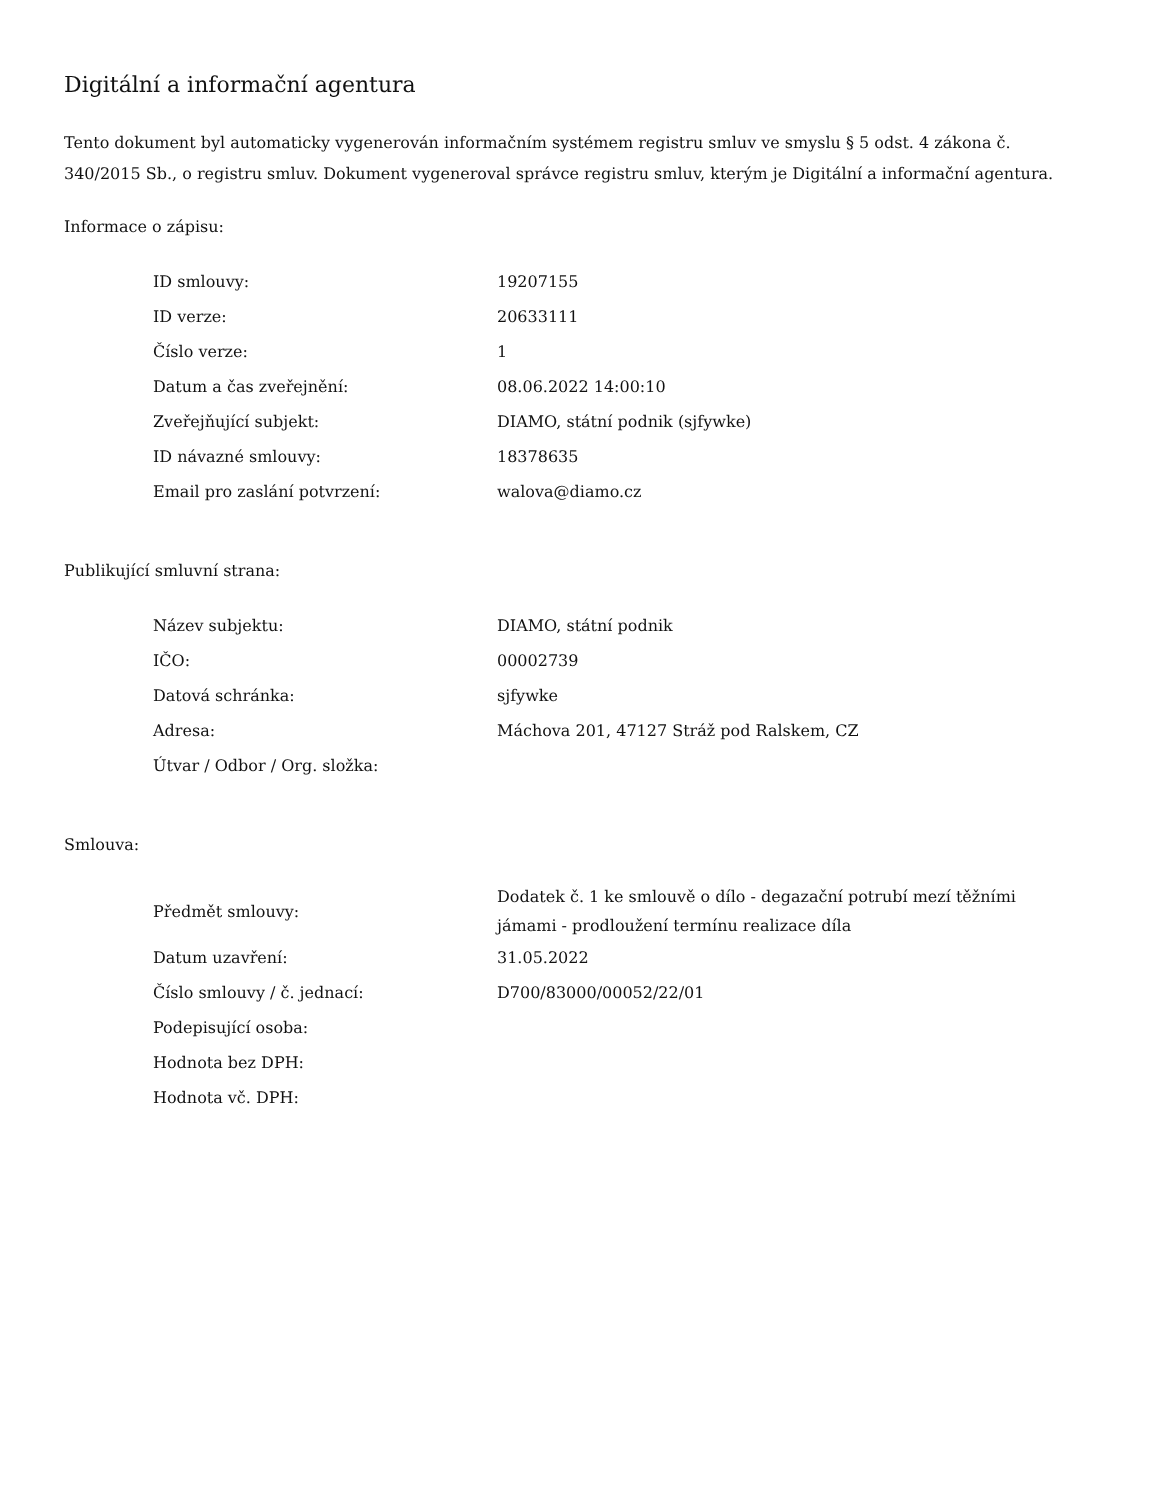Digitální a informační agentura
Tento dokument byl automaticky vygenerován informačním systémem registru smluv ve smyslu § 5 odst. 4 zákona č. 340/2015 Sb., o registru smluv. Dokument vygeneroval správce registru smluv, kterým je Digitální a informační agentura.
Informace o zápisu:
| ID smlouvy: | 19207155 |
| ID verze: | 20633111 |
| Číslo verze: | 1 |
| Datum a čas zveřejnění: | 08.06.2022 14:00:10 |
| Zveřejňující subjekt: | DIAMO, státní podnik (sjfywke) |
| ID návazné smlouvy: | 18378635 |
| Email pro zaslání potvrzení: | walova@diamo.cz |
Publikující smluvní strana:
| Název subjektu: | DIAMO, státní podnik |
| IČO: | 00002739 |
| Datová schránka: | sjfywke |
| Adresa: | Máchova 201, 47127 Stráž pod Ralskem, CZ |
| Útvar / Odbor / Org. složka: | |
Smlouva:
| Předmět smlouvy: | Dodatek č. 1 ke smlouvě o dílo - degazační potrubí mezí těžními jámami - prodloužení termínu realizace díla |
| Datum uzavření: | 31.05.2022 |
| Číslo smlouvy / č. jednací: | D700/83000/00052/22/01 |
| Podepisující osoba: | |
| Hodnota bez DPH: | |
| Hodnota vč. DPH: | |